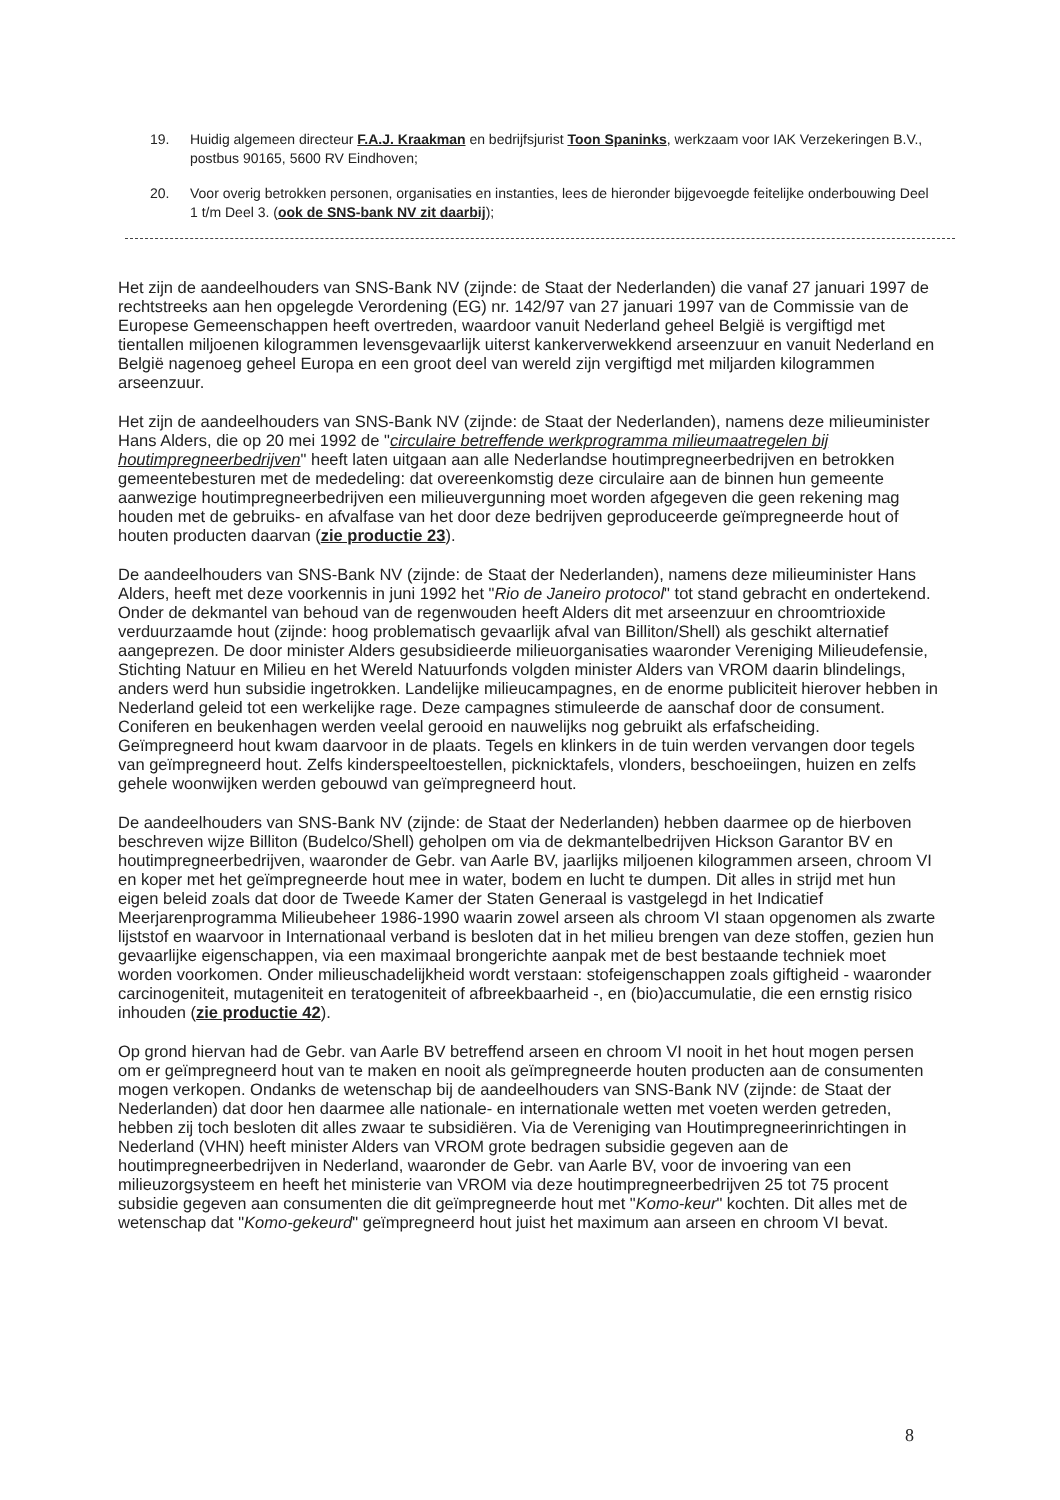19. Huidig algemeen directeur F.A.J. Kraakman en bedrijfsjurist Toon Spaninks, werkzaam voor IAK Verzekeringen B.V., postbus 90165, 5600 RV Eindhoven;
20. Voor overig betrokken personen, organisaties en instanties, lees de hieronder bijgevoegde feitelijke onderbouwing Deel 1 t/m Deel 3. (ook de SNS-bank NV zit daarbij);
Het zijn de aandeelhouders van SNS-Bank NV (zijnde: de Staat der Nederlanden) die vanaf 27 januari 1997 de rechtstreeks aan hen opgelegde Verordening (EG) nr. 142/97 van 27 januari 1997 van de Commissie van de Europese Gemeenschappen heeft overtreden, waardoor vanuit Nederland geheel België is vergiftigd met tientallen miljoenen kilogrammen levensgevaarlijk uiterst kankerverwekkend arseenzuur en vanuit Nederland en België nagenoeg geheel Europa en een groot deel van wereld zijn vergiftigd met miljarden kilogrammen arseenzuur.
Het zijn de aandeelhouders van SNS-Bank NV (zijnde: de Staat der Nederlanden), namens deze milieuminister Hans Alders, die op 20 mei 1992 de "circulaire betreffende werkprogramma milieumaatregelen bij houtimpregneerbedrijven" heeft laten uitgaan aan alle Nederlandse houtimpregneerbedrijven en betrokken gemeentebesturen met de mededeling: dat overeenkomstig deze circulaire aan de binnen hun gemeente aanwezige houtimpregneerbedrijven een milieuvergunning moet worden afgegeven die geen rekening mag houden met de gebruiks- en afvalfase van het door deze bedrijven geproduceerde geïmpregneerde hout of houten producten daarvan (zie productie 23).
De aandeelhouders van SNS-Bank NV (zijnde: de Staat der Nederlanden), namens deze milieuminister Hans Alders, heeft met deze voorkennis in juni 1992 het "Rio de Janeiro protocol" tot stand gebracht en ondertekend. Onder de dekmantel van behoud van de regenwouden heeft Alders dit met arseenzuur en chroomtrioxide verduurzaamde hout (zijnde: hoog problematisch gevaarlijk afval van Billiton/Shell) als geschikt alternatief aangeprezen. De door minister Alders gesubsidieerde milieuorganisaties waaronder Vereniging Milieudefensie, Stichting Natuur en Milieu en het Wereld Natuurfonds volgden minister Alders van VROM daarin blindelings, anders werd hun subsidie ingetrokken. Landelijke milieucampagnes, en de enorme publiciteit hierover hebben in Nederland geleid tot een werkelijke rage. Deze campagnes stimuleerde de aanschaf door de consument. Coniferen en beukenhagen werden veelal gerooid en nauwelijks nog gebruikt als erfafscheiding. Geïmpregneerd hout kwam daarvoor in de plaats. Tegels en klinkers in de tuin werden vervangen door tegels van geïmpregneerd hout. Zelfs kinderspeeltoestellen, picknicktafels, vlonders, beschoeiingen, huizen en zelfs gehele woonwijken werden gebouwd van geïmpregneerd hout.
De aandeelhouders van SNS-Bank NV (zijnde: de Staat der Nederlanden) hebben daarmee op de hierboven beschreven wijze Billiton (Budelco/Shell) geholpen om via de dekmantelbedrijven Hickson Garantor BV en houtimpregneerbedrijven, waaronder de Gebr. van Aarle BV, jaarlijks miljoenen kilogrammen arseen, chroom VI en koper met het geïmpregneerde hout mee in water, bodem en lucht te dumpen. Dit alles in strijd met hun eigen beleid zoals dat door de Tweede Kamer der Staten Generaal is vastgelegd in het Indicatief Meerjarenprogramma Milieubeheer 1986-1990 waarin zowel arseen als chroom VI staan opgenomen als zwarte lijststof en waarvoor in Internationaal verband is besloten dat in het milieu brengen van deze stoffen, gezien hun gevaarlijke eigenschappen, via een maximaal brongerichte aanpak met de best bestaande techniek moet worden voorkomen. Onder milieuschadelijkheid wordt verstaan: stofeigenschappen zoals giftigheid - waaronder carcinogeniteit, mutageniteit en teratogeniteit of afbreekbaarheid -, en (bio)accumulatie, die een ernstig risico inhouden (zie productie 42).
Op grond hiervan had de Gebr. van Aarle BV betreffend arseen en chroom VI nooit in het hout mogen persen om er geïmpregneerd hout van te maken en nooit als geïmpregneerde houten producten aan de consumenten mogen verkopen. Ondanks de wetenschap bij de aandeelhouders van SNS-Bank NV (zijnde: de Staat der Nederlanden) dat door hen daarmee alle nationale- en internationale wetten met voeten werden getreden, hebben zij toch besloten dit alles zwaar te subsidiëren. Via de Vereniging van Houtimpregneerinrichtingen in Nederland (VHN) heeft minister Alders van VROM grote bedragen subsidie gegeven aan de houtimpregneerbedrijven in Nederland, waaronder de Gebr. van Aarle BV, voor de invoering van een milieuzorgsysteem en heeft het ministerie van VROM via deze houtimpregneerbedrijven 25 tot 75 procent subsidie gegeven aan consumenten die dit geïmpregneerde hout met "Komo-keur" kochten. Dit alles met de wetenschap dat "Komo-gekeurd" geïmpregneerd hout juist het maximum aan arseen en chroom VI bevat.
8